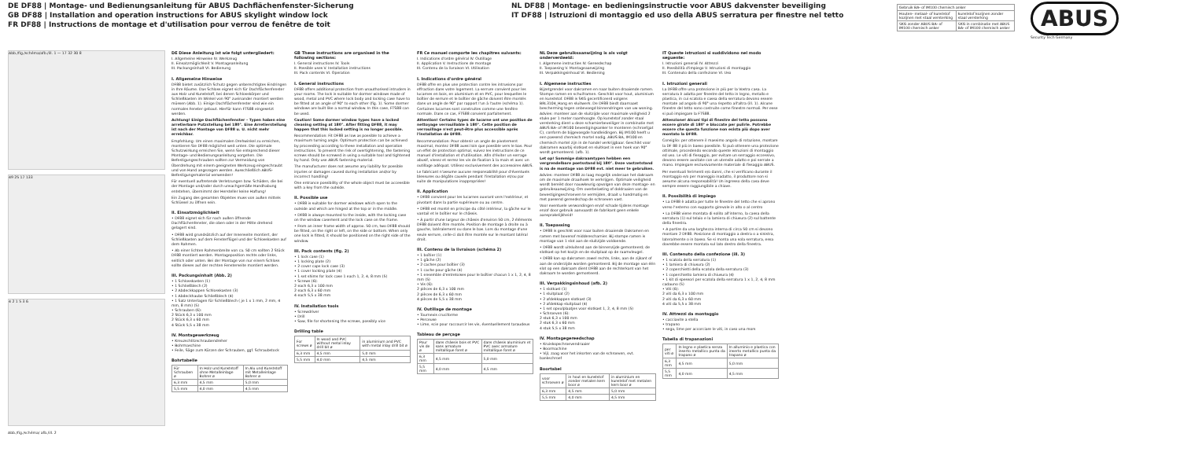DE DF88 | Montage- und Bedienungsanleitung für ABUS Dachflächenfenster-Sicherung
GB DF88 | Installation and operation instructions for ABUS skylight window lock
FR DF88 | Instructions de montage et d'utilisation pour verrou de fenêtre de toit
NL DF88 | Montage- en bedieningsinstructie voor ABUS dakvenster beveiliging
IT DF88 | Istruzioni di montaggio ed uso della ABUS serratura per finestre nel tetto
| Gebruik BA- of IM100 chemisch anker | |
| --- | --- |
| Houten- metaal- of kunststof kozijnen met staal versterking | kunststof kozijnen zonder staal versterking |
| SKG zonder ABUS BA- of IM100 chemisch anker | SKG in combinatie met ABUS BA- of IM100 chemisch anker |
ABUS
Security Tech Germany
Abb./fig./schéma/afb./ill. 1 — 17 32 30 8
49 25 17 133
4 2 1 5 3 6
Abb./fig./schéma/ afb./ill. 2
DE Diese Anleitung ist wie folgt untergliedert:
I. Allgemeine Hinweise IV. Werkzeug
II. Einsatzmöglichkeit V. Montageanleitung
III. Packungsinhalt VI. Bedienung
I. Allgemeine Hinweise
DF88 bietet zusätzlich Schutz gegen unberechtigtes Eindringen in Ihre Räume. Das Schloss eignet sich für Dachflächenfenster aus Holz und Kunststoff, bei denen Schlosskörper und Schließkasten im Winkel von 90° zueinander montiert werden müssen (Abb. 1). Einige Dachflächenfenster sind wie ein normales Fenster gebaut. Hierfür kann FTS88 eingesetzt werden.
Achtung! Einige Dachflächenfenster – Typen haben eine arretierbare Putzstellung bei 180°. Eine Arretierstellung ist nach der Montage von DF88 u. U. nicht mehr erreichbar.
Empfehlung: Um einen maximalen Drehwinkel zu erreichen, montieren Sie DF88 möglichst weit unten. Die optimale Schutzwirkung erreichen Sie, wenn Sie entsprechend dieser Montage- und Bedienungsanleitung vorgehen. Die Befestigungsschrauben sollten zur Vermeidung von Überdrehung mit einem geeigneten Werkzeug eingeschraubt und von Hand angezogen werden. Ausschließlich ABUS-Befestigungsmaterial verwenden!
Für eventuell auftretende Verletzungen bzw. Schäden, die bei der Montage und/oder durch unsachgemäße Handhabung entstehen, übernimmt der Hersteller keine Haftung!
Ein Zugang des gesamten Objektes muss von außen mittels Schlüssel zu öffnen sein.
II. Einsatzmöglichkeit
• DF88 eignet sich für nach außen öffnende Dachflächenfenster, die oben oder in der Mitte drehend gelagert sind.
• DF88 wird grundsätzlich auf der Innenseite montiert, der Schließkasten auf dem Fensterflügel und der Schlosskasten auf dem Rahmen.
• Ab einer lichten Rahmenbreite von ca. 50 cm sollten 2 Stück DF88 montiert werden. Montageposition rechts oder links, seitlich oder unten. Bei der Montage von nur einem Schloss sollte dieses auf der rechten Fensterseite montiert werden.
III. Packungsinhalt (Abb. 2)
• 1 Schlosskasten (1)
• 1 Schließblech (2)
• 2 Abdeckkappen Schlosskasten (3)
• 1 Abdeckhaube Schließblech (4)
• 1 Satz Unterlagen für Schließblech ( je 1 x 1 mm, 2 mm, 4 mm, 8 mm) (5)
• Schrauben (6):
2 Stück 6,3 x 100 mm
2 Stück 6,3 x 60 mm
4 Stück 5,5 x 38 mm
IV. Montagewerkzeug
• Kreuzschlitzschraubendreher
• Bohrmaschine
• Feile, Säge zum Kürzen der Schrauben, ggf. Schraubstock
Bohrtabelle
| Für Schrauben ø | In Holz und Kunststoff ohne Metalleinlage Bohrer ø | In Alu und Kunststoff mit Metalleinlage Bohrer ø |
| --- | --- | --- |
| 6,3 mm | 4,5 mm | 5,0 mm |
| 5,5 mm | 4,0 mm | 4,5 mm |
GB These instructions are organised in the following sections:
I. General instructions IV. Tools
II. Possible uses V. Installation instructions
III. Pack contents VI. Operation
I. General instructions
DF88 offers additional protection from unauthorised intruders in your rooms. The lock is suitable for dormer windows made of wood, metal and PVC where lock body and locking case have to be fitted at an angle of 90° to each other (fig. 1). Some dormer windows are built like a normal window. In this case, FTS88 can be used.
Caution! Some dormer window types have a locked cleaning setting at 180°. After fitting DF88, it may happen that this locked setting is no longer possible.
Recommendation: Fit DF88 as low as possible to achieve a maximum turning angle. Optimum protection can be achieved by proceeding according to these installation and operation instructions. To prevent the risk of overtightening, the fastening screws should be screwed in using a suitable tool and tightened by hand. Only use ABUS fastening material.
The manufacturer does not assume any liability for possible injuries or damages caused during installation and/or by incorrect handling!
One entrance possibility of the whole object must be accessible with a key from the outside.
II. Possible use
• DF88 is suitable for dormer windows which open to the outside and which are hinged at the top or in the middle.
• DF88 is always mounted to the inside, with the locking case on the window casement and the lock case on the frame.
• From an inner frame width of approx. 50 cm, two DF88 should be fitted, on the right or left, on the side or bottom. When only one lock is fitted, it should be positioned on the right side of the window.
III. Pack contents (fig. 2)
• 1 lock case (1)
• 1 locking plate (2)
• 2 cover caps lock case (3)
• 1 cover locking plate (4)
• 1 set shims for lock case 1 each 1, 2, 4, 8 mm (5)
• Screws (6):
2 each 6,3 x 100 mm
2 each 6,3 x 60 mm
4 each 5,5 x 38 mm
IV. Installation tools
• Screwdriver
• Drill
• Saw, file for shortening the screws, possibly vice
Drilling table
| For screws ø | In wood and PVC without metal inlay drill bit ø | in aluminium and PVC with metal inlay drill bit ø |
| --- | --- | --- |
| 6,3 mm | 4,5 mm | 5,0 mm |
| 5,5 mm | 4,0 mm | 4,5 mm |
FR Ce manuel comporte les chapitres suivants:
I. Indications d'ordre général IV. Outillage
II. Application V. Instructions de montage
III. Contenu de la livraison VI. Utilisation
I. Indications d'ordre général
DF88 offre en plus une protection contre les intrusions par effraction dans votre logement. La serrure convient pour les lucarnes en bois, en aluminium et en PVC, pour lesquelles le boîtier de serrure et le boîtier de gâche doivent être montés dans un angle de 90° par rapport l'un à l'autre (schéma 1). Certaines lucarnes sont construites comme une fenêtre normale. Dans ce cas, FTS88 convient parfaitement.
Attention! Certains types de lucarne ont une position de nettoyage verrouillable à 180°. Cette position de verrouillage n'est peut-être plus accessible après l'installation de DF88.
Recommandation: Pour obtenir un angle de pivotement maximal, montez DF88 aussi loin que possible vers le bas. Pour un effet de protection optimal, suivez les instructions de ce manuel d'installation et d'utilisation. Afin d'éviter un serrage abusif, vissez et serrez les vis de fixation à la main et avec un outillage adéquat. Utilisez exclusivement des accessoires ABUS.
Le fabricant n'assume aucune responsabilité pour d'éventuels blessures ou dégâts causés pendant l'installation et/ou par suite de manipulations inappropriées!
II. Application
• DF88 convient pour les lucarnes ouvrant vers l'extérieur, et pivotant dans la partie supérieure ou au centre.
• DF88 est monté en principe du côté intérieur, la gâche sur le vantail et le boîtier sur le châssis.
• À partir d'une largeur de châssis d'environ 50 cm, 2 éléments DF88 doivent être montés. Position de montage à droite ou à gauche, latéralement ou dans le bas. Lors du montage d'une seule serrure, celle-ci doit être montée sur le montant latéral droit.
III. Contenu de la livraison (schéma 2)
• 1 boîtier (1)
• 1 gâche (2)
• 2 caches pour boîtier (3)
• 1 cache pour gâche (4)
• 1 ensemble d'entretoises pour le boîtier chacun 1 x 1, 2, 4, 8 mm (5)
• Vis (6):
2 pièces de 6,3 x 100 mm
2 pièces de 6,3 x 60 mm
4 pièces de 5,5 x 38 mm
IV. Outillage de montage
• Tournevis cruciforme
• Perceuse
• Lime, scie pour raccourcir les vis, éventuellement taraudeus
Tableau de perçage
| Pour vis de ø | dans châssis bois et PVC sans armature métallique foret ø | dans châssis aluminium et PVC avec armature métallique foret ø |
| --- | --- | --- |
| 6,3 mm | 4,5 mm | 5,0 mm |
| 5,5 mm | 4,0 mm | 4,5 mm |
NL Deze gebruiksaanwijzing is als volgt onderverdeeld:
I. Algemene instructies IV. Gereedschap
II. Toepassing V. Montageaanwijzing
III. Verpakkingsinhoud VI. Bediening
I. Algemene instructies
Bijzetgrendel voor dakramen en naar buiten draaiende ramen. Stompe ramen en schuiframen. Geschikt voor hout, aluminium en kunststof. DF88 is SKG gecertificeerd volgens BRL3104_Hang en sluitwerk. De DF88 biedt daarnaast bescherming tegen onbevoegd binnendringen van uw woning. Advies: monteer aan de sluitzijde voor maximale veiligheid 2 stuks per 1 meter raamhoogte. Op kunststof zonder staal versterking dient u deze scharnierbeveiliger in combinatie met ABUS BA- of IM100 bevestigingsanker te monteren (schroefgat C), conform de bijgevoegde handleidingen. Bij IM100 heeft u een passend chemisch mortel nodig. ABUS BA, IM100 en chemisch mortel zijn in de handel verkrijgbaar. Geschikt voor dakramen waarbij slotkast en sluitkast in een hoek van 90° wordt gemonteerd. (afb. 1).
Let op! Sommige dakraamtypen hebben een vergrendelbare poetsstand bij 180°. Deze vastzetstand is na de montage van DF88 evt. niet meer te gebruiken.
Advies: monteer DF88 zo laag mogelijk onderaan het dakraam om de maximale draaihoek te verkrijgen. Optimale veiligheid wordt bereikt door nauwkeurig opvolgen van deze montage- en gebruiksaanwijzing. Om overbelasting of doldraaien van de bevestigingsschroeven te vermijden, draait u handmatig en met passend gereedschap de schroeven vast.
Voor eventuele verwondingen en/of schade tijdens montage en/of door gebruik aanvaardt de fabrikant geen enkele aansprakelijkheid!
II. Toepassing
• DF88 is geschikt voor naar buiten draaiende Dakramen en ramen met bovenof middenscharnier. Bij stompe ramen is montage van 1 slot aan de sluitzijde voldoende.
• DF88 wordt uitsluitend aan de binnenzijde gemonteerd; de slotkast op het kozijn en de sluitplaat op de raamvleugel.
• DF88 kan op dakramen zowel rechts, links, aan de zijkant of aan de onderzijde worden gemonteerd. Bij de montage van één slot op een dakraam dient DF88 aan de rechterkant van het dakraam te worden gemonteerd.
III. Verpakkingsinhoud (afb. 2)
• 1 slotkast (1)
• 1 sluitplaat (2)
• 2 afdekkappen slotkast (3)
• 2 afdekkap sluitplaat (4)
• 1 set opvulplaatjes voor slotkast 1, 2, 4, 8 mm (5)
• Schroeven (6):
2 stuk 6,3 x 100 mm
2 stuk 6,3 x 60 mm
4 stuk 5,5 x 38 mm
IV. Montagegereedschap
• Kruiskopschroevendraaier
• Boormachine
• Vijl, zaag voor het inkorten van de schroeven, evt. bankschroef
Boortabel
| voor schroeven ø | in hout en kunststof zonder metalen kern boor ø | in aluminium en kunststof met metalen kern boor ø |
| --- | --- | --- |
| 6,3 mm | 4,5 mm | 5,0 mm |
| 5,5 mm | 4,0 mm | 4,5 mm |
IT Queste istruzioni si suddividono nel modo seguente:
I. Istruzioni generali IV. Attrezzi
II. Possibilità d'impiego V. Istruzioni di montaggio
III. Contenuto della confezione VI. Uso
I. Istruzioni generali
La DF88 offre una protezione in più per la Vostra casa. La serratura è adatta per finestre del tetto in legno, metallo e plastica, in cui scatola e cassa della serratura devono essere montate ad angolo di 90° una rispetto all'altra (ill. 1). Alcune finestre del tetto sono costruite come finestre normali. Per esse si può impiegare la FTS88.
Attenzione! Alcuni tipi di finestre del tetto possono essere girate di 180° e bloccate per pulirle. Potrebbe essere che questa funzione non esista più dopo aver montato la DF88.
Consiglio: per ottenere il massimo angolo di rotazione, montare la DF 88 il più in basso possibile. Si può ottenere una protezione ottimale, procedendo secondo queste istruzioni di montaggio ed uso. Le viti di fissaggio, per evitare un serraggio eccessivo, devono essere avvitate con un utensile adatto e poi serrate a mano. Impiegare esclusivamente materiale di fissaggio ABUS.
Per eventuali ferimenti e/o danni, che si verificano durante il montaggio e/o per maneggio inadatto, il produttore non si assume alcuna responsabilità! Un ingresso della casa deve sempre essere raggiungibile a chiave.
II. Possibilità di impiego
• La DF88 è adatta per tutte le finestre del tetto che si aprono verso l'esterno con supporto girevole in alto o al centro
• La DF88 viene montata di solito all'interno, la cassa della serratura (1) sul telaio e la lamiera di chiusura (2) sul battente della finestra.
• A partire da una larghezza interna di circa 50 cm si devono montare 2 DF88. Posizione di montaggio a destra o a sinistra, lateralmente o in basso. Se si monta una sola serratura, essa dovrebbe essere montata sul lato destro della finestra.
III. Contenuto della confezione (ill. 3)
• 1 scatola della serratura (1)
• 1 lamiera di chiusura (2)
• 2 coperchietti della scatola della serratura (3)
• 1 coperchietto lamiera di chiusura (4)
• 1 kit di spessori per scatola della serratura 1 x 1, 2, 4, 8 mm cadauno (5)
• Viti (6):
2 viti da 6,3 x 100 mm
2 viti da 6,3 x 60 mm
4 viti da 5,5 x 38 mm
IV. Attrezzi da montaggio
• cacciavite a stella
• trapano
• sega, lime per accorciare le viti, in caso una mors
Tabella di trapanazioni
| per viti ø | In legno e plastica senza inserto metallico punta da trapano ø | In alluminio e plastica con inserto metallico punta da trapano ø |
| --- | --- | --- |
| 6,3 mm | 4,5 mm | 5,0 mm |
| 5,5 mm | 4,0 mm | 4,5 mm |